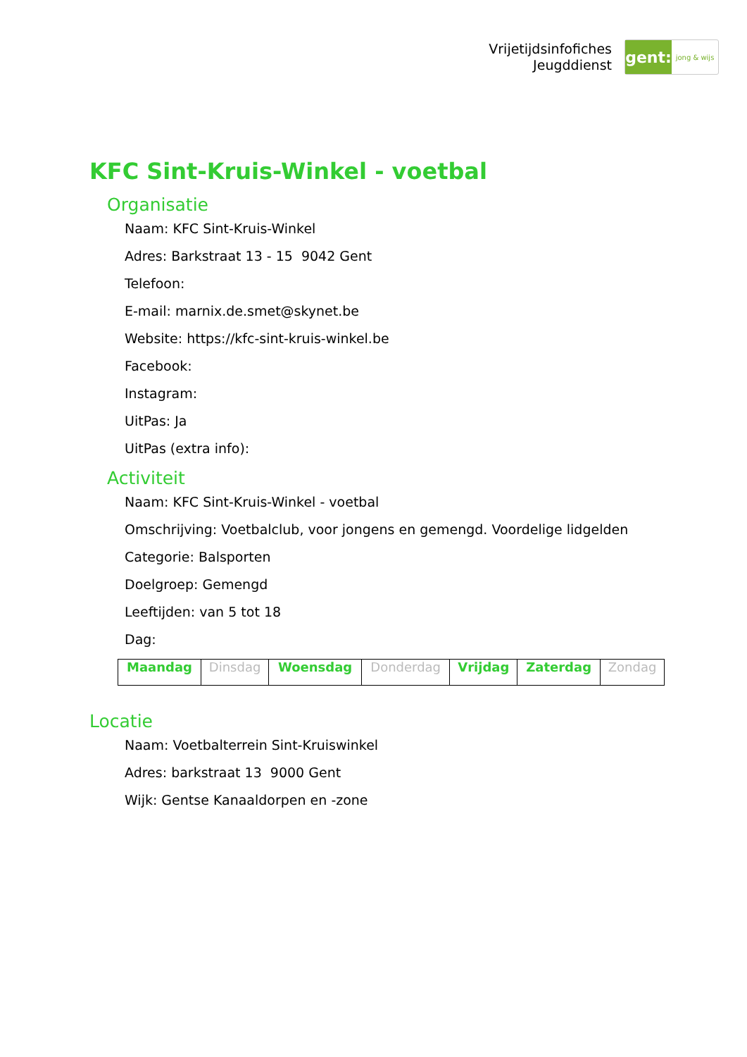Vrijetijdsinfofiches
Jeugddienst
gent:
jong & wijs
KFC Sint-Kruis-Winkel - voetbal
Organisatie
Naam: KFC Sint-Kruis-Winkel
Adres: Barkstraat 13 - 15 9042 Gent
Telefoon:
E-mail: marnix.de.smet@skynet.be
Website: https://kfc-sint-kruis-winkel.be
Facebook:
Instagram:
UitPas: Ja
UitPas (extra info):
Activiteit
Naam: KFC Sint-Kruis-Winkel - voetbal
Omschrijving: Voetbalclub, voor jongens en gemengd. Voordelige lidgelden
Categorie: Balsporten
Doelgroep: Gemengd
Leeftijden: van 5 tot 18
Dag:
| Maandag | Dinsdag | Woensdag | Donderdag | Vrijdag | Zaterdag | Zondag |
Locatie
Naam: Voetbalterrein Sint-Kruiswinkel
Adres: barkstraat 13 9000 Gent
Wijk: Gentse Kanaaldorpen en -zone